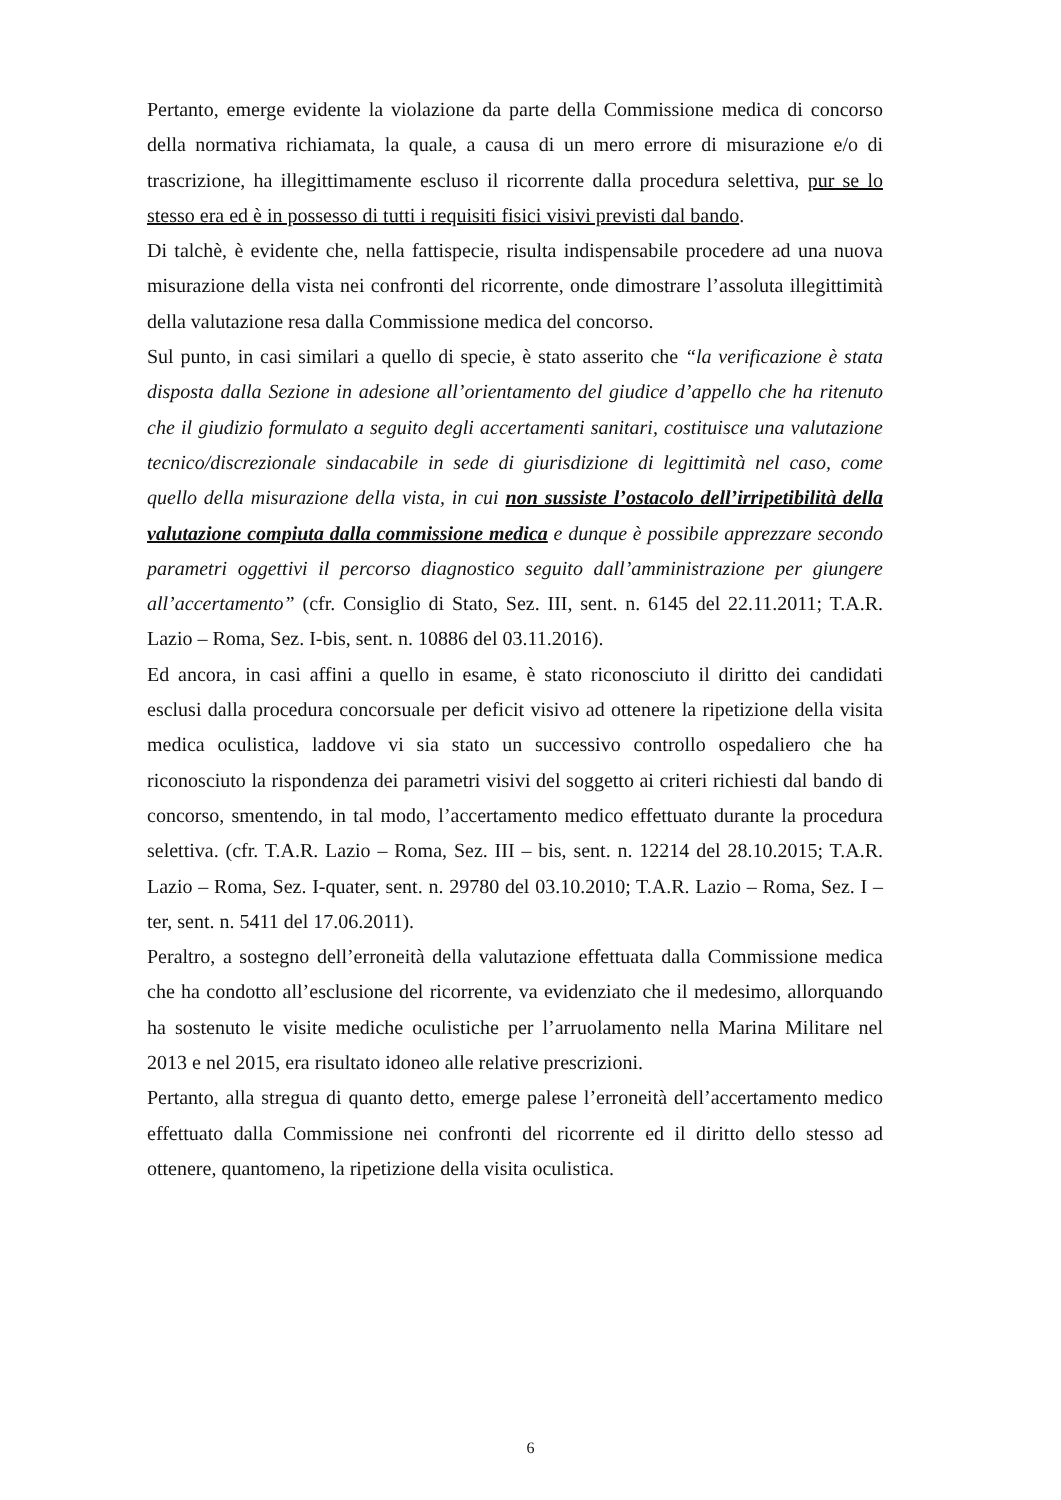Pertanto, emerge evidente la violazione da parte della Commissione medica di concorso della normativa richiamata, la quale, a causa di un mero errore di misurazione e/o di trascrizione, ha illegittimamente escluso il ricorrente dalla procedura selettiva, pur se lo stesso era ed è in possesso di tutti i requisiti fisici visivi previsti dal bando.
Di talchè, è evidente che, nella fattispecie, risulta indispensabile procedere ad una nuova misurazione della vista nei confronti del ricorrente, onde dimostrare l’assoluta illegittimità della valutazione resa dalla Commissione medica del concorso.
Sul punto, in casi similari a quello di specie, è stato asserito che “la verificazione è stata disposta dalla Sezione in adesione all’orientamento del giudice d’appello che ha ritenuto che il giudizio formulato a seguito degli accertamenti sanitari, costituisce una valutazione tecnico/discrezionale sindacabile in sede di giurisdizione di legittimità nel caso, come quello della misurazione della vista, in cui non sussiste l’ostacolo dell’irripetibilità della valutazione compiuta dalla commissione medica e dunque è possibile apprezzare secondo parametri oggettivi il percorso diagnostico seguito dall’amministrazione per giungere all’accertamento” (cfr. Consiglio di Stato, Sez. III, sent. n. 6145 del 22.11.2011; T.A.R. Lazio – Roma, Sez. I-bis, sent. n. 10886 del 03.11.2016).
Ed ancora, in casi affini a quello in esame, è stato riconosciuto il diritto dei candidati esclusi dalla procedura concorsuale per deficit visivo ad ottenere la ripetizione della visita medica oculistica, laddove vi sia stato un successivo controllo ospedaliero che ha riconosciuto la rispondenza dei parametri visivi del soggetto ai criteri richiesti dal bando di concorso, smentendo, in tal modo, l’accertamento medico effettuato durante la procedura selettiva. (cfr. T.A.R. Lazio – Roma, Sez. III – bis, sent. n. 12214 del 28.10.2015; T.A.R. Lazio – Roma, Sez. I-quater, sent. n. 29780 del 03.10.2010; T.A.R. Lazio – Roma, Sez. I – ter, sent. n. 5411 del 17.06.2011).
Peraltro, a sostegno dell’erroneità della valutazione effettuata dalla Commissione medica che ha condotto all’esclusione del ricorrente, va evidenziato che il medesimo, allorquando ha sostenuto le visite mediche oculistiche per l’arruolamento nella Marina Militare nel 2013 e nel 2015, era risultato idoneo alle relative prescrizioni.
Pertanto, alla stregua di quanto detto, emerge palese l’erroneità dell’accertamento medico effettuato dalla Commissione nei confronti del ricorrente ed il diritto dello stesso ad ottenere, quantomeno, la ripetizione della visita oculistica.
6